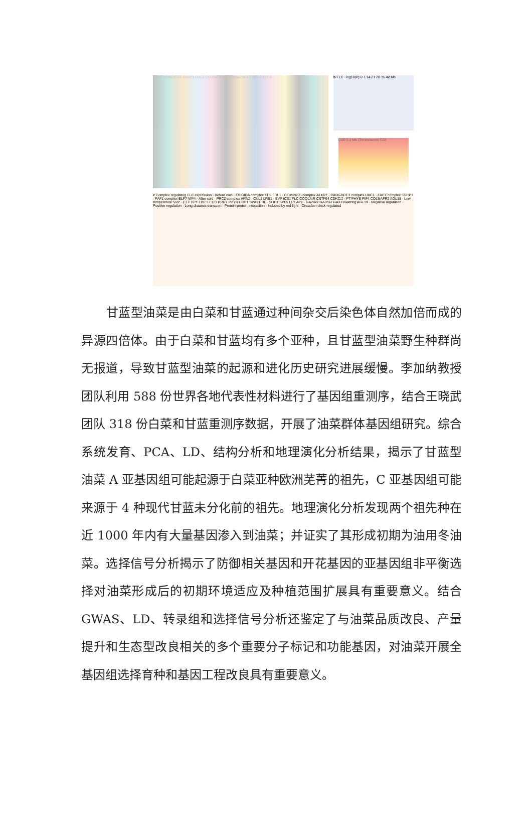a FLC VRN2 ICE1 SSRP1 CUL3 CSTF64 ATH1 GA2ox2 hFT-1 hFT-2 hFT-3 b FLC −log10(P) 0 7 14 21 28 35 42 Mb
0.00 0.2 Mb Chromosome C02
c Complex regulating FLC expression · Before cold · FRIGIDA complex EFS FRL1 · COMPASS complex ATXR7 · RAD6-BRE1 complex UBC1 · FACT complex SSRP1 · PAF1 complex ELF7 VIP4 · After cold · PRC2 complex VRN2 · CUL3 LRB1 · SVP ICE1 FLC COOLAIR CSTF64 CDKC;2 · FT PHYB PIF4 COL5 AFR2 AGL18 · Low temperature SVP · FT FTIP1 FDP FT CO PRR7 PHYB COP1 SPA3 PHL · SOC1 SPL5 LFY AP1 · GA2ox2 GA3ox2 GAs Flowering AGL19 · Negative regulation · Positive regulation · Long distance transport · Protein-protein interaction · Induced by red light · Circadian-clock regulated
甘蓝型油菜是由白菜和甘蓝通过种间杂交后染色体自然加倍而成的异源四倍体。由于白菜和甘蓝均有多个亚种，且甘蓝型油菜野生种群尚无报道，导致甘蓝型油菜的起源和进化历史研究进展缓慢。李加纳教授团队利用 588 份世界各地代表性材料进行了基因组重测序，结合王晓武团队 318 份白菜和甘蓝重测序数据，开展了油菜群体基因组研究。综合系统发育、PCA、LD、结构分析和地理演化分析结果，揭示了甘蓝型油菜 A 亚基因组可能起源于白菜亚种欧洲芜菁的祖先，C 亚基因组可能来源于 4 种现代甘蓝未分化前的祖先。地理演化分析发现两个祖先种在近 1000 年内有大量基因渗入到油菜；并证实了其形成初期为油用冬油菜。选择信号分析揭示了防御相关基因和开花基因的亚基因组非平衡选择对油菜形成后的初期环境适应及种植范围扩展具有重要意义。结合 GWAS、LD、转录组和选择信号分析还鉴定了与油菜品质改良、产量提升和生态型改良相关的多个重要分子标记和功能基因，对油菜开展全基因组选择育种和基因工程改良具有重要意义。